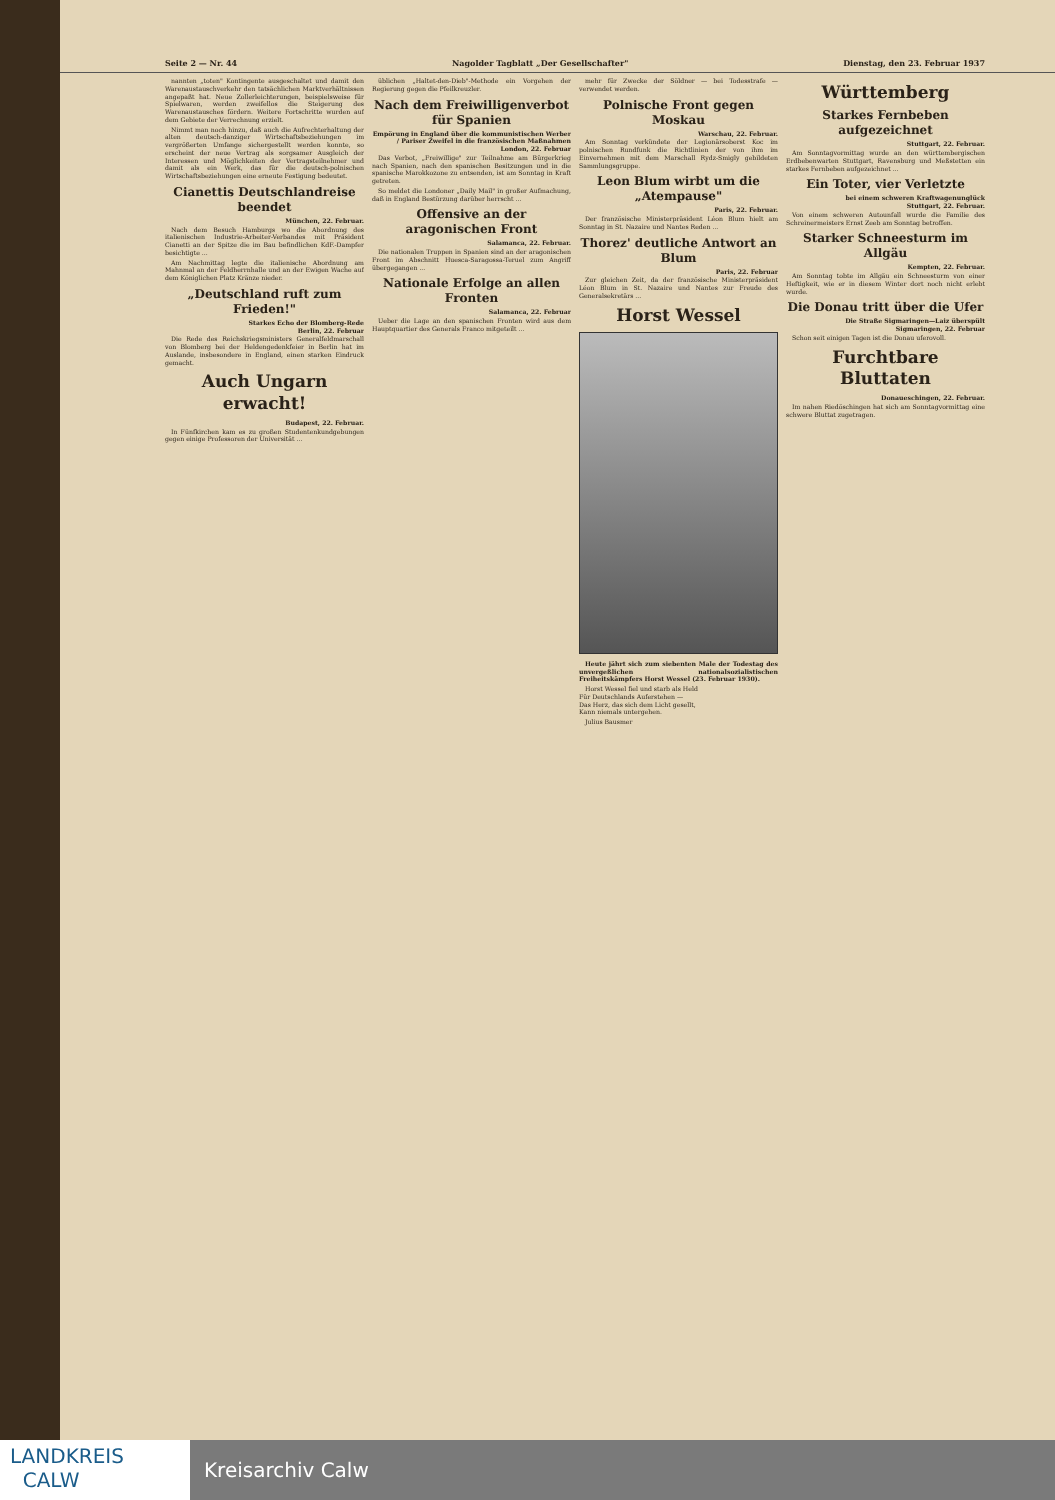Seite 2 — Nr. 44 Nagolder Tagblatt „Der Gesellschafter" Dienstag, den 23. Februar 1937
nannten „toten" Kontingente ausgeschaltet und damit den Warenaustauschverkehr den tatsächlichen Marktverhältnissen angepaßt hat. Neue Zollerleichterungen, beispielsweise für Spielwaren, werden zweifellos die Steigerung des Warenaustausches fördern. Weitere Fortschritte wurden auf dem Gebiete der Verrechnung erzielt.
Nimmt man noch hinzu, daß auch die Aufrechterhaltung der alten deutsch-danziger Wirtschaftsbeziehungen im vergrößerten Umfange sichergestellt werden konnte, so erscheint der neue Vertrag als sorgsamer Ausgleich der Interessen und Möglichkeiten der Vertragsteilnehmer und damit als ein Werk, das für die deutsch-polnischen Wirtschaftsbeziehungen eine erneute Festigung bedeutet.
Cianettis Deutschlandreise beendet
München, 22. Februar.
Nach dem Besuch Hamburgs wo die Abordnung des italienischen Industrie-Arbeiter-Verbandes mit Präsident Cianetti an der Spitze die im Bau befindlichen KdF.-Dampfer besichtigte ...
Am Nachmittag legte die italienische Abordnung am Mahnmal an der Feldherrnhalle und an der Ewigen Wache auf dem Königlichen Platz Kränze nieder.
„Deutschland ruft zum Frieden!"
Starkes Echo der Blomberg-Rede
Berlin, 22. Februar
Die Rede des Reichskriegsministers Generalfeldmarschall von Blomberg bei der Heldengedenkfeier in Berlin hat im Auslande, insbesondere in England, einen starken Eindruck gemacht.
Auch Ungarn erwacht!
Budapest, 22. Februar.
In Fünfkirchen kam es zu großen Studentenkundgebungen gegen einige Professoren der Universität ...
üblichen „Haltet-den-Dieb"-Methode ein Vorgehen der Regierung gegen die Pfeilkreuzler.
Nach dem Freiwilligenverbot für Spanien
Empörung in England über die kommunistischen Werber / Pariser Zweifel in die französischen Maßnahmen
London, 22. Februar
Das Verbot, „Freiwillige" zur Teilnahme am Bürgerkrieg nach Spanien, nach den spanischen Besitzungen und in die spanische Marokkozone zu entsenden, ist am Sonntag in Kraft getreten.
So meldet die Londoner „Daily Mail" in großer Aufmachung, daß in England Bestürzung darüber herrscht ...
Offensive an der aragonischen Front
Salamanca, 22. Februar.
Die nationalen Truppen in Spanien sind an der aragonischen Front im Abschnitt Huesca-Saragossa-Teruel zum Angriff übergegangen ...
Nationale Erfolge an allen Fronten
Salamanca, 22. Februar
Ueber die Lage an den spanischen Fronten wird aus dem Hauptquartier des Generals Franco mitgeteilt ...
mehr für Zwecke der Söldner — bei Todesstrafe — verwendet werden.
Polnische Front gegen Moskau
Warschau, 22. Februar.
Am Sonntag verkündete der Legionärsoberst Koc im polnischen Rundfunk die Richtlinien der von ihm im Einvernehmen mit dem Marschall Rydz-Smigly gebildeten Sammlungsgruppe.
Leon Blum wirbt um die „Atempause"
Paris, 22. Februar.
Der französische Ministerpräsident Léon Blum hielt am Sonntag in St. Nazaire und Nantes Reden ...
Thorez' deutliche Antwort an Blum
Paris, 22. Februar
Zur gleichen Zeit, da der französische Ministerpräsident Léon Blum in St. Nazaire und Nantes zur Freude des Generalsekretärs ...
Horst Wessel
Heute jährt sich zum siebenten Male der Todestag des unvergeßlichen nationalsozialistischen Freiheitskämpfers Horst Wessel (23. Februar 1930).
Horst Wessel fiel und starb als Held
Für Deutschlands Auferstehen —
Das Herz, das sich dem Licht gesellt,
Kann niemals untergehen.
Julius Bausmer
Württemberg
Starkes Fernbeben aufgezeichnet
Stuttgart, 22. Februar.
Am Sonntagvormittag wurde an den württembergischen Erdbebenwarten Stuttgart, Ravensburg und Meßstetten ein starkes Fernbeben aufgezeichnet ...
Ein Toter, vier Verletzte
bei einem schweren Kraftwagenunglück
Stuttgart, 22. Februar.
Von einem schweren Autounfall wurde die Familie des Schreinermeisters Ernst Zeeb am Sonntag betroffen.
Starker Schneesturm im Allgäu
Kempten, 22. Februar.
Am Sonntag tobte im Allgäu ein Schneesturm von einer Heftigkeit, wie er in diesem Winter dort noch nicht erlebt wurde.
Die Donau tritt über die Ufer
Die Straße Sigmaringen—Laiz überspült
Sigmaringen, 22. Februar
Schon seit einigen Tagen ist die Donau uferovoll.
Furchtbare Bluttaten
Donaueschingen, 22. Februar.
Im nahen Riedöschingen hat sich am Sonntagvormittag eine schwere Bluttat zugetragen.
LANDKREIS
CALW
Kreisarchiv Calw